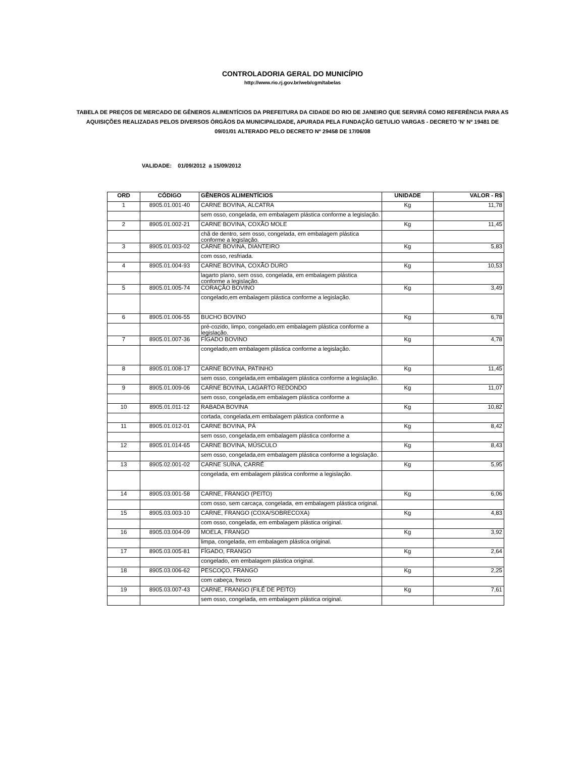CONTROLADORIA GERAL DO MUNICÍPIO
http://www.rio.rj.gov.br/web/cgm/tabelas
TABELA DE PREÇOS DE MERCADO DE GÊNEROS ALIMENTÍCIOS DA PREFEITURA DA CIDADE DO RIO DE JANEIRO QUE SERVIRÁ COMO REFERÊNCIA PARA AS AQUISIÇÕES REALIZADAS PELOS DIVERSOS ÓRGÃOS DA MUNICIPALIDADE, APURADA PELA FUNDAÇÃO GETULIO VARGAS - DECRETO 'N' Nº 19481 DE 09/01/01 ALTERADO PELO DECRETO Nº 29458 DE 17/06/08
VALIDADE: 01/09/2012 a 15/09/2012
| ORD | CÓDIGO | GÊNEROS ALIMENTÍCIOS | UNIDADE | VALOR - R$ |
| --- | --- | --- | --- | --- |
| 1 | 8905.01.001-40 | CARNE BOVINA, ALCATRA | Kg | 11,78 |
| | | sem osso, congelada, em embalagem plástica conforme a legislação. | | |
| 2 | 8905.01.002-21 | CARNE BOVINA, COXÃO MOLE | Kg | 11,45 |
| | | chã de dentro, sem osso, congelada, em embalagem plástica conforme a legislação. | | |
| 3 | 8905.01.003-02 | CARNE BOVINA, DIANTEIRO | Kg | 5,83 |
| | | com osso, resfriada. | | |
| 4 | 8905.01.004-93 | CARNE BOVINA, COXÃO DURO | Kg | 10,53 |
| | | lagarto plano, sem osso, congelada, em embalagem plástica conforme a legislação. | | |
| 5 | 8905.01.005-74 | CORAÇÃO BOVINO | Kg | 3,49 |
| | | congelado,em embalagem plástica conforme a legislação. | | |
| 6 | 8905.01.006-55 | BUCHO BOVINO | Kg | 6,78 |
| | | pré-cozido, limpo, congelado,em embalagem plástica conforme a legislação. | | |
| 7 | 8905.01.007-36 | FÍGADO BOVINO | Kg | 4,78 |
| | | congelado,em embalagem plástica conforme a legislação. | | |
| 8 | 8905.01.008-17 | CARNE BOVINA, PATINHO | Kg | 11,45 |
| | | sem osso, congelada,em embalagem plástica conforme a legislação. | | |
| 9 | 8905.01.009-06 | CARNE BOVINA, LAGARTO REDONDO | Kg | 11,07 |
| | | sem osso, congelada,em embalagem plástica conforme a | | |
| 10 | 8905.01.011-12 | RABADA BOVINA | Kg | 10,82 |
| | | cortada, congelada,em embalagem plástica conforme a | | |
| 11 | 8905.01.012-01 | CARNE BOVINA, PÁ | Kg | 8,42 |
| | | sem osso, congelada,em embalagem plástica conforme a | | |
| 12 | 8905.01.014-65 | CARNE BOVINA, MÚSCULO | Kg | 8,43 |
| | | sem osso, congelada,em embalagem plástica conforme a legislação. | | |
| 13 | 8905.02.001-02 | CARNE SUÍNA, CARRÉ | Kg | 5,95 |
| | | congelada, em embalagem plástica conforme a legislação. | | |
| 14 | 8905.03.001-58 | CARNE, FRANGO (PEITO) | Kg | 6,06 |
| | | com osso, sem carcaça, congelada, em embalagem plástica original. | | |
| 15 | 8905.03.003-10 | CARNE, FRANGO (COXA/SOBRECOXA) | Kg | 4,83 |
| | | com osso, congelada, em embalagem plástica original. | | |
| 16 | 8905.03.004-09 | MOELA, FRANGO | Kg | 3,92 |
| | | limpa, congelada, em embalagem plástica original. | | |
| 17 | 8905.03.005-81 | FÍGADO, FRANGO | Kg | 2,64 |
| | | congelado, em embalagem plástica original. | | |
| 18 | 8905.03.006-62 | PESCOÇO, FRANGO | Kg | 2,25 |
| | | com cabeça, fresco | | |
| 19 | 8905.03.007-43 | CARNE, FRANGO (FILÉ DE PEITO) | Kg | 7,61 |
| | | sem osso, congelada, em embalagem plástica original. | | |